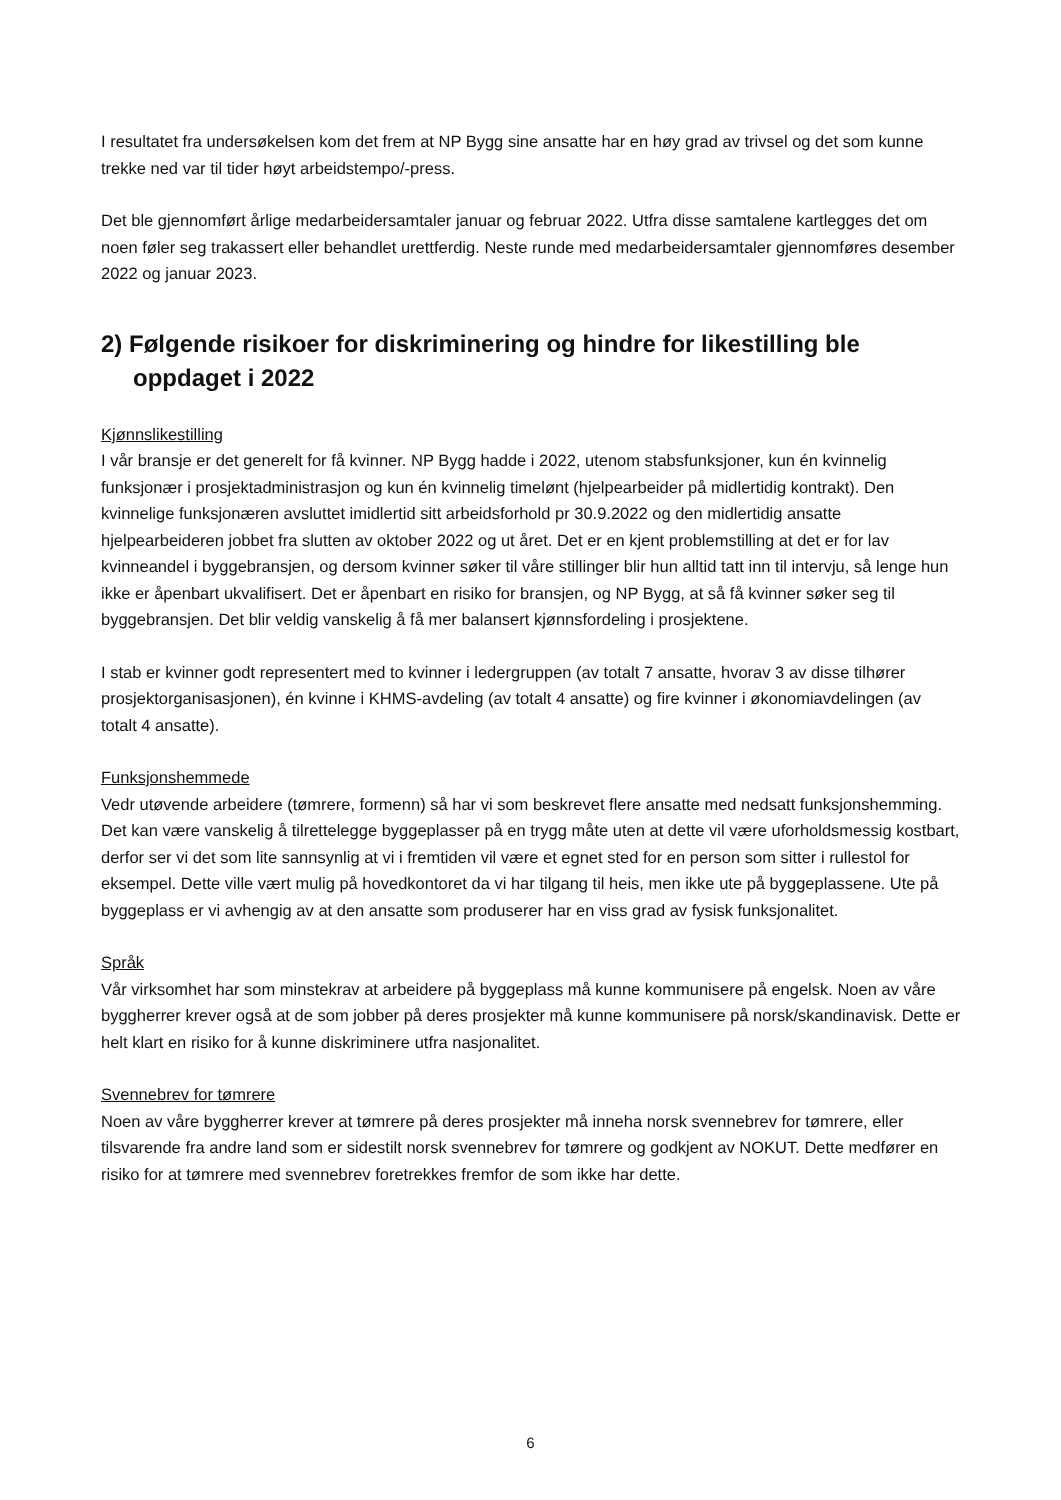I resultatet fra undersøkelsen kom det frem at NP Bygg sine ansatte har en høy grad av trivsel og det som kunne trekke ned var til tider høyt arbeidstempo/-press.
Det ble gjennomført årlige medarbeidersamtaler januar og februar 2022. Utfra disse samtalene kartlegges det om noen føler seg trakassert eller behandlet urettferdig. Neste runde med medarbeidersamtaler gjennomføres desember 2022 og januar 2023.
2) Følgende risikoer for diskriminering og hindre for likestilling ble oppdaget i 2022
Kjønnslikestilling
I vår bransje er det generelt for få kvinner. NP Bygg hadde i 2022, utenom stabsfunksjoner, kun én kvinnelig funksjonær i prosjektadministrasjon og kun én kvinnelig timelønt (hjelpearbeider på midlertidig kontrakt). Den kvinnelige funksjonæren avsluttet imidlertid sitt arbeidsforhold pr 30.9.2022 og den midlertidig ansatte hjelpearbeideren jobbet fra slutten av oktober 2022 og ut året. Det er en kjent problemstilling at det er for lav kvinneandel i byggebransjen, og dersom kvinner søker til våre stillinger blir hun alltid tatt inn til intervju, så lenge hun ikke er åpenbart ukvalifisert. Det er åpenbart en risiko for bransjen, og NP Bygg, at så få kvinner søker seg til byggebransjen. Det blir veldig vanskelig å få mer balansert kjønnsfordeling i prosjektene.
I stab er kvinner godt representert med to kvinner i ledergruppen (av totalt 7 ansatte, hvorav 3 av disse tilhører prosjektorganisasjonen), én kvinne i KHMS-avdeling (av totalt 4 ansatte) og fire kvinner i økonomiavdelingen (av totalt 4 ansatte).
Funksjonshemmede
Vedr utøvende arbeidere (tømrere, formenn) så har vi som beskrevet flere ansatte med nedsatt funksjonshemming. Det kan være vanskelig å tilrettelegge byggeplasser på en trygg måte uten at dette vil være uforholdsmessig kostbart, derfor ser vi det som lite sannsynlig at vi i fremtiden vil være et egnet sted for en person som sitter i rullestol for eksempel. Dette ville vært mulig på hovedkontoret da vi har tilgang til heis, men ikke ute på byggeplassene. Ute på byggeplass er vi avhengig av at den ansatte som produserer har en viss grad av fysisk funksjonalitet.
Språk
Vår virksomhet har som minstekrav at arbeidere på byggeplass må kunne kommunisere på engelsk. Noen av våre byggherrer krever også at de som jobber på deres prosjekter må kunne kommunisere på norsk/skandinavisk. Dette er helt klart en risiko for å kunne diskriminere utfra nasjonalitet.
Svennebrev for tømrere
Noen av våre byggherrer krever at tømrere på deres prosjekter må inneha norsk svennebrev for tømrere, eller tilsvarende fra andre land som er sidestilt norsk svennebrev for tømrere og godkjent av NOKUT. Dette medfører en risiko for at tømrere med svennebrev foretrekkes fremfor de som ikke har dette.
6